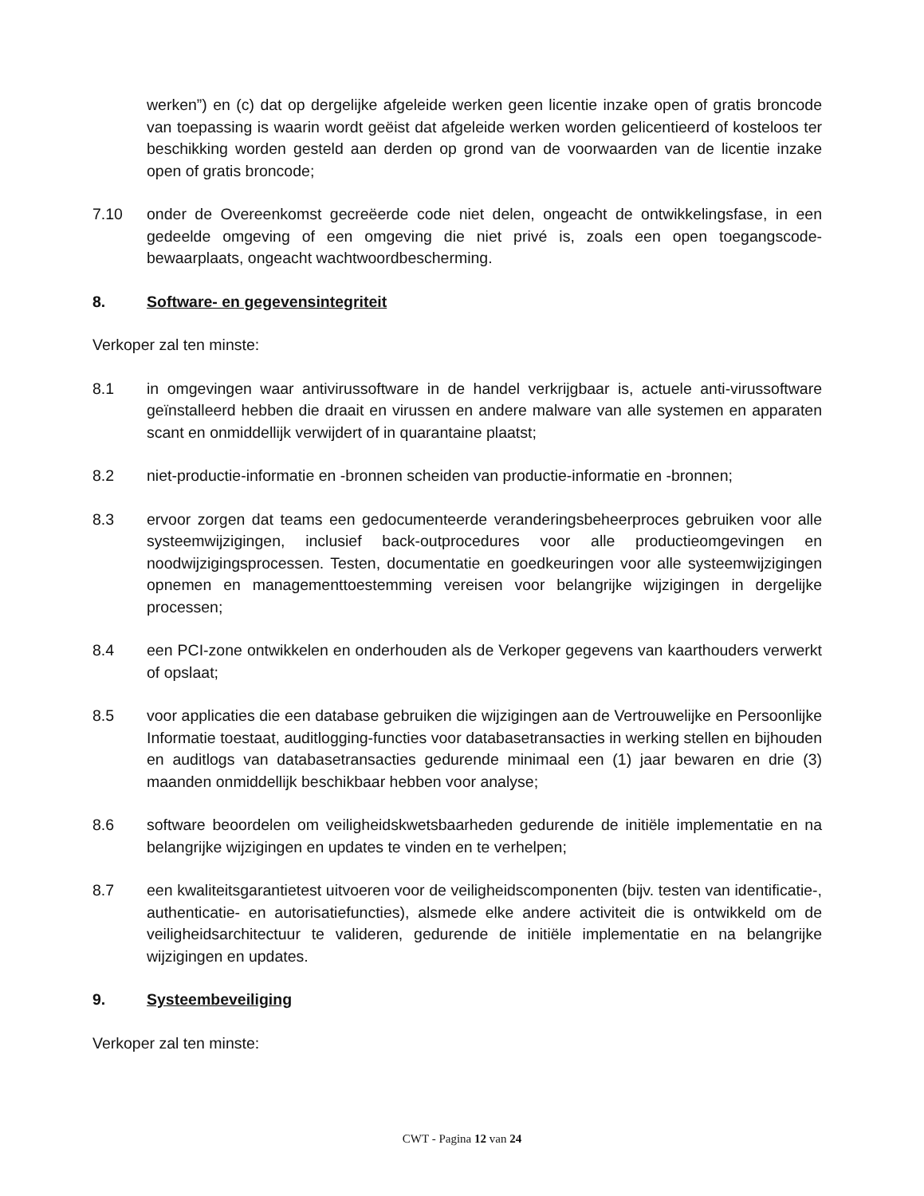werken”) en (c) dat op dergelijke afgeleide werken geen licentie inzake open of gratis broncode van toepassing is waarin wordt geëist dat afgeleide werken worden gelicentieerd of kosteloos ter beschikking worden gesteld aan derden op grond van de voorwaarden van de licentie inzake open of gratis broncode;
7.10 onder de Overeenkomst gecreëerde code niet delen, ongeacht de ontwikkelingsfase, in een gedeelde omgeving of een omgeving die niet privé is, zoals een open toegangscode-bewaarplaats, ongeacht wachtwoordbescherming.
8. Software- en gegevensintegriteit
Verkoper zal ten minste:
8.1 in omgevingen waar antivirussoftware in de handel verkrijgbaar is, actuele anti-virussoftware geïnstalleerd hebben die draait en virussen en andere malware van alle systemen en apparaten scant en onmiddellijk verwijdert of in quarantaine plaatst;
8.2 niet-productie-informatie en -bronnen scheiden van productie-informatie en -bronnen;
8.3 ervoor zorgen dat teams een gedocumenteerde veranderingsbeheerproces gebruiken voor alle systeemwijzigingen, inclusief back-outprocedures voor alle productieomgevingen en noodwijzigingsprocessen. Testen, documentatie en goedkeuringen voor alle systeemwijzigingen opnemen en managementtoestemming vereisen voor belangrijke wijzigingen in dergelijke processen;
8.4 een PCI-zone ontwikkelen en onderhouden als de Verkoper gegevens van kaarthouders verwerkt of opslaat;
8.5 voor applicaties die een database gebruiken die wijzigingen aan de Vertrouwelijke en Persoonlijke Informatie toestaat, auditlogging-functies voor databasetransacties in werking stellen en bijhouden en auditlogs van databasetransacties gedurende minimaal een (1) jaar bewaren en drie (3) maanden onmiddellijk beschikbaar hebben voor analyse;
8.6 software beoordelen om veiligheidskwetsbaarheden gedurende de initiële implementatie en na belangrijke wijzigingen en updates te vinden en te verhelpen;
8.7 een kwaliteitsgarantietest uitvoeren voor de veiligheidscomponenten (bijv. testen van identificatie-, authenticatie- en autorisatiefuncties), alsmede elke andere activiteit die is ontwikkeld om de veiligheidsarchitectuur te valideren, gedurende de initiële implementatie en na belangrijke wijzigingen en updates.
9. Systeembeveiliging
Verkoper zal ten minste:
CWT - Pagina 12 van 24